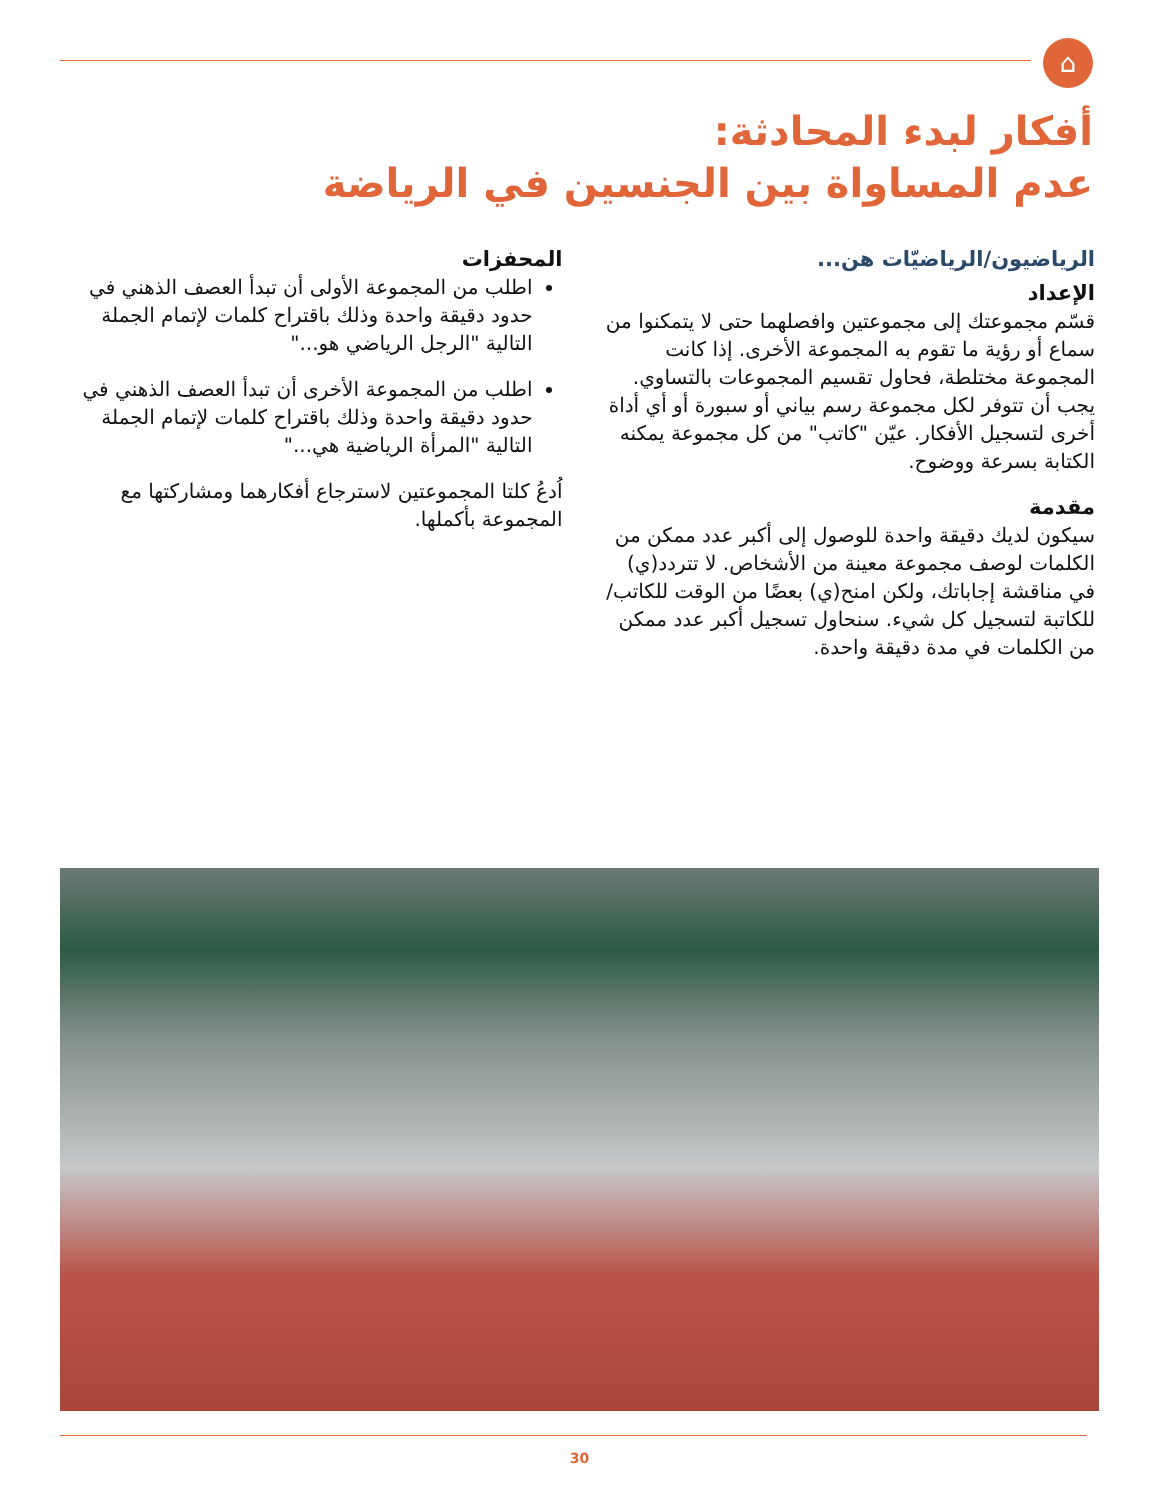⌂
أفكار لبدء المحادثة:
عدم المساواة بين الجنسين في الرياضة
الرياضيون/الرياضيّات هن...
الإعداد
قسّم مجموعتك إلى مجموعتين وافصلهما حتى لا يتمكنوا من سماع أو رؤية ما تقوم به المجموعة الأخرى. إذا كانت المجموعة مختلطة، فحاول تقسيم المجموعات بالتساوي. يجب أن تتوفر لكل مجموعة رسم بياني أو سبورة أو أي أداة أخرى لتسجيل الأفكار. عيّن "كاتب" من كل مجموعة يمكنه الكتابة بسرعة ووضوح.
مقدمة
سيكون لديك دقيقة واحدة للوصول إلى أكبر عدد ممكن من الكلمات لوصف مجموعة معينة من الأشخاص. لا تتردد(ي) في مناقشة إجاباتك، ولكن امنح(ي) بعضًا من الوقت للكاتب/للكاتبة لتسجيل كل شيء. سنحاول تسجيل أكبر عدد ممكن من الكلمات في مدة دقيقة واحدة.
المحفزات
اطلب من المجموعة الأولى أن تبدأ العصف الذهني في حدود دقيقة واحدة وذلك باقتراح كلمات لإتمام الجملة التالية "الرجل الرياضي هو..."
اطلب من المجموعة الأخرى أن تبدأ العصف الذهني في حدود دقيقة واحدة وذلك باقتراح كلمات لإتمام الجملة التالية "المرأة الرياضية هي..."
اُدعُ كلتا المجموعتين لاسترجاع أفكارهما ومشاركتها مع المجموعة بأكملها.
30